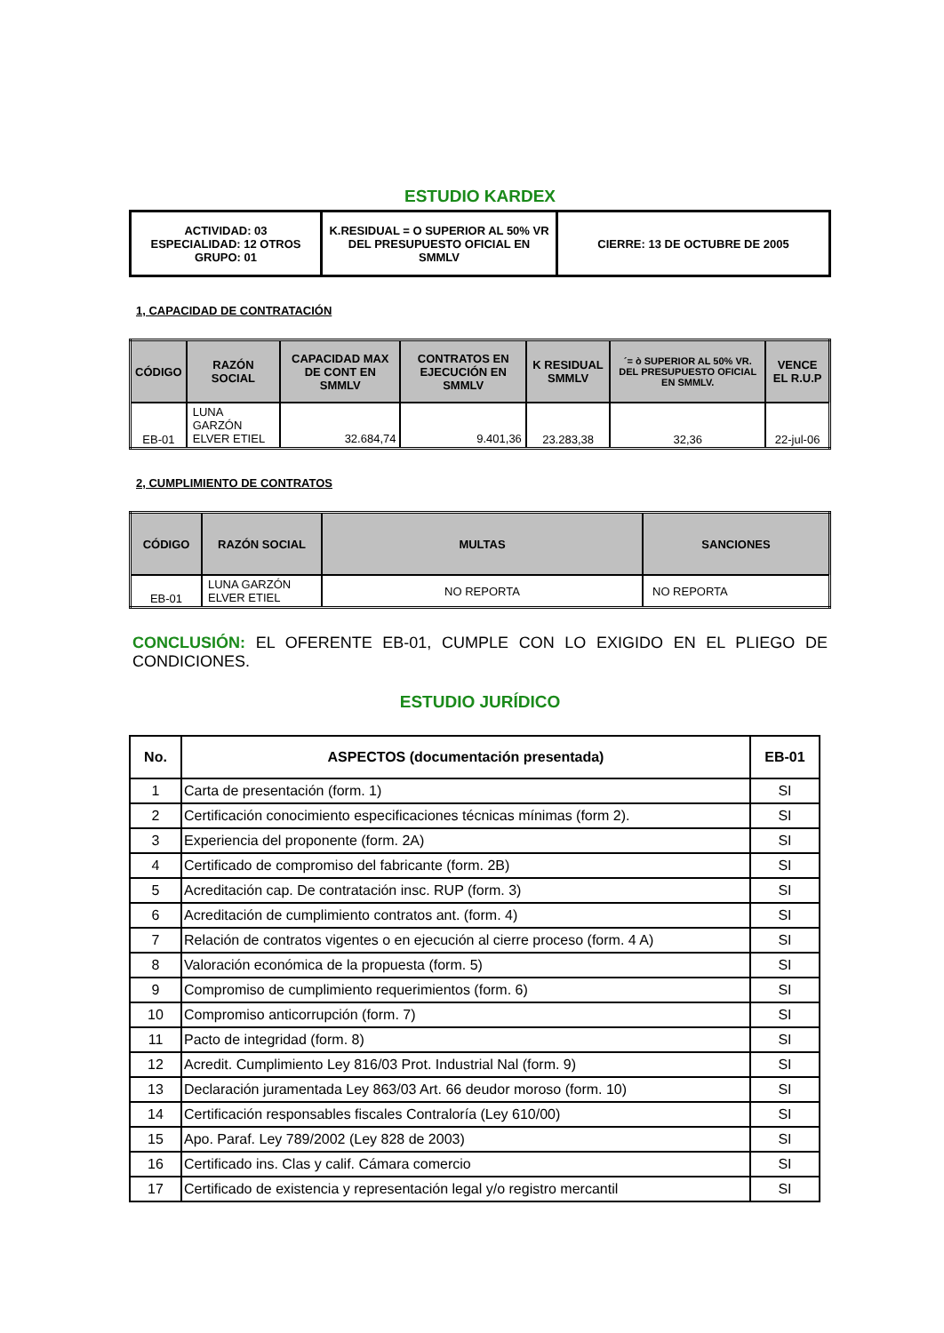ESTUDIO KARDEX
| ACTIVIDAD: 03 ESPECIALIDAD: 12 OTROS GRUPO: 01 | K.RESIDUAL = O SUPERIOR AL 50% VR DEL PRESUPUESTO OFICIAL EN SMMLV | CIERRE: 13 DE OCTUBRE DE 2005 |
1, CAPACIDAD DE CONTRATACIÓN
| CÓDIGO | RAZÓN SOCIAL | CAPACIDAD MAX DE CONT EN SMMLV | CONTRATOS EN EJECUCIÓN EN SMMLV | K RESIDUAL SMMLV | ´= ò SUPERIOR AL 50% VR. DEL PRESUPUESTO OFICIAL EN SMMLV. | VENCE EL R.U.P |
| --- | --- | --- | --- | --- | --- | --- |
| EB-01 | LUNA GARZÓN ELVER ETIEL | 32.684,74 | 9.401,36 | 23.283,38 | 32,36 | 22-jul-06 |
2, CUMPLIMIENTO DE CONTRATOS
| CÓDIGO | RAZÓN SOCIAL | MULTAS | SANCIONES |
| --- | --- | --- | --- |
| EB-01 | LUNA GARZÓN ELVER ETIEL | NO REPORTA | NO REPORTA |
CONCLUSIÓN: EL OFERENTE EB-01, CUMPLE CON LO EXIGIDO EN EL PLIEGO DE CONDICIONES.
ESTUDIO JURÍDICO
| No. | ASPECTOS (documentación presentada) | EB-01 |
| --- | --- | --- |
| 1 | Carta de presentación (form. 1) | SI |
| 2 | Certificación conocimiento especificaciones técnicas mínimas (form 2). | SI |
| 3 | Experiencia del proponente (form. 2A) | SI |
| 4 | Certificado de compromiso del fabricante (form. 2B) | SI |
| 5 | Acreditación cap. De contratación insc. RUP (form. 3) | SI |
| 6 | Acreditación de cumplimiento contratos ant. (form. 4) | SI |
| 7 | Relación de contratos vigentes o en ejecución al cierre proceso (form. 4 A) | SI |
| 8 | Valoración económica de la propuesta (form. 5) | SI |
| 9 | Compromiso de cumplimiento requerimientos (form. 6) | SI |
| 10 | Compromiso anticorrupción (form. 7) | SI |
| 11 | Pacto de integridad (form. 8) | SI |
| 12 | Acredit. Cumplimiento Ley 816/03 Prot. Industrial Nal (form. 9) | SI |
| 13 | Declaración juramentada Ley 863/03 Art. 66 deudor moroso (form. 10) | SI |
| 14 | Certificación responsables fiscales Contraloría (Ley 610/00) | SI |
| 15 | Apo. Paraf. Ley 789/2002 (Ley 828 de 2003) | SI |
| 16 | Certificado ins. Clas y calif. Cámara comercio | SI |
| 17 | Certificado de existencia y representación legal y/o registro mercantil | SI |